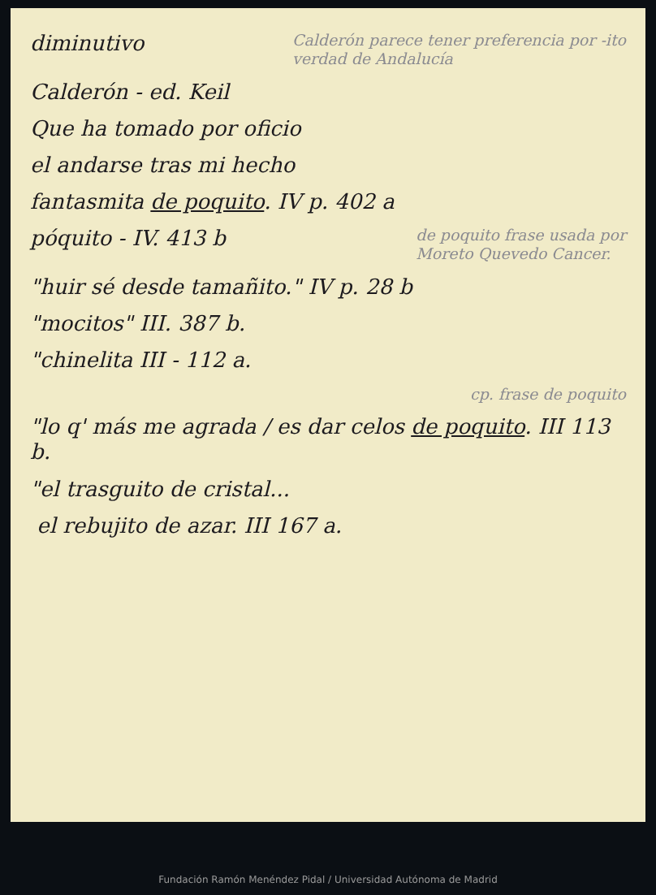diminutivo
Calderón parece tener preferencia por -ito
verdad de Andalucía
Calderón - ed. Keil
Que ha tomado por oficio
el andarse tras mi hecho
fantasmita de poquito. IV p. 402 a
póquito - IV. 413 b
de poquito frase usada por
Moreto Quevedo Cancer.
"huir sé desde tamañito." IV p. 28 b
"mocitos" III. 387 b.
"chinelita III - 112 a.
cp. frase de poquito
"lo q' más me agrada / es dar celos de poquito. III 113 b.
"el trasguito de cristal...
el rebujito de azar. III 167 a.
Fundación Ramón Menéndez Pidal / Universidad Autónoma de Madrid